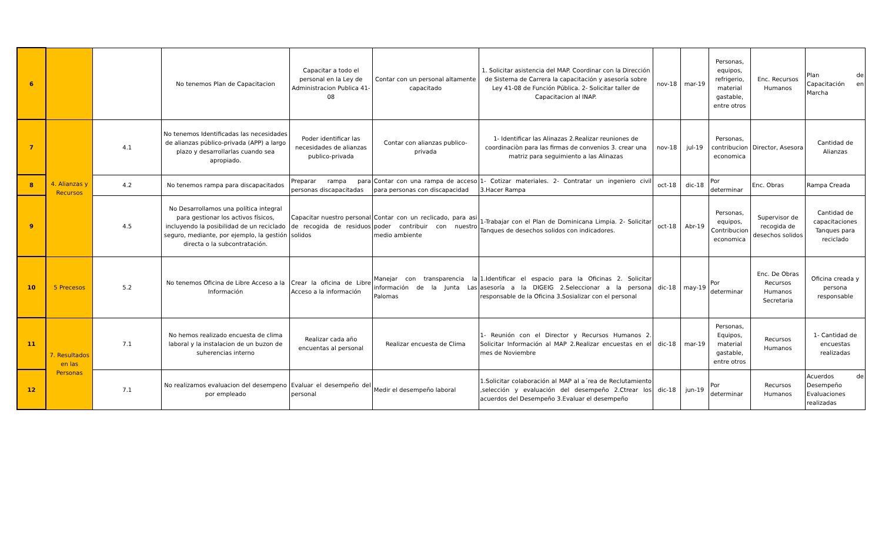| 6 | | | No tenemos Plan de Capacitacion | Capacitar a todo el personal en la Ley de Administracion Publica 41-08 | Contar con un personal altamente capacitado | 1. Solicitar asistencia del MAP. Coordinar con la Dirección de Sistema de Carrera la capacitación y asesoría sobre Ley 41-08 de Función Pública. 2- Solicitar taller de Capacitacion al INAP. | nov-18 | mar-19 | Personas, equipos, refrigerio, material gastable, entre otros | Enc. Recursos Humanos | Plan de Capacitación en Marcha |
| 7 | 4. Alianzas y Recursos | 4.1 | No tenemos Identificadas las necesidades de alianzas público-privada (APP) a largo plazo y desarrollarlas cuando sea apropiado. | Poder identificar las necesidades de alianzas publico-privada | Contar con alianzas publico-privada | 1- Identificar las Alinazas 2.Realizar reuniones de coordinaciòn para las firmas de convenios 3. crear una matriz para seguimiento a las Alinazas | nov-18 | jul-19 | Personas, contribucion economica | Director, Asesora | Cantidad de Alianzas |
| 8 | | 4.2 | No tenemos rampa para discapacitados | Preparar rampa para personas discapacitadas | Contar con una rampa de acceso para personas con discapacidad | 1- Cotizar materiales. 2- Contratar un ingeniero civil 3.Hacer Rampa | oct-18 | dic-18 | Por determinar | Enc. Obras | Rampa Creada |
| 9 | | 4.5 | No Desarrollamos una política integral para gestionar los activos físicos, incluyendo la posibilidad de un reciclado seguro, mediante, por ejemplo, la gestión directa o la subcontratación. | Capacitar nuestro personal de recogida de residuos solidos | Contar con un reclicado, para asi poder contribuir con nuestro medio ambiente | 1-Trabajar con el Plan de Dominicana Limpia. 2- Solicitar Tanques de desechos solidos con indicadores. | oct-18 | Abr-19 | Personas, equipos, Contribucion economica | Supervisor de recogida de desechos solidos | Cantidad de capacitaciones Tanques para reciclado |
| 10 | 5 Precesos | 5.2 | No tenemos Oficina de Libre Acceso a la Información | Crear la oficina de Libre Acceso a la información | Manejar con transparencia la información de la Junta Las Palomas | 1.Identificar el espacio para la Oficinas 2. Solicitar asesoría a la DIGEIG 2.Seleccionar a la persona responsable de la Oficina 3.Sosializar con el personal | dic-18 | may-19 | Por determinar | Enc. De Obras Recursos Humanos Secretaria | Oficina creada y persona responsable |
| 11 | 7. Resultados en las Personas | 7.1 | No hemos realizado encuesta de clima laboral y la instalacion de un buzon de suherencias interno | Realizar cada año encuentas al personal | Realizar encuesta de Clima | 1- Reunión con el Director y Recursos Humanos 2. Solicitar Información al MAP 2.Realizar encuestas en el mes de Noviembre | dic-18 | mar-19 | Personas, Equipos, material gastable, entre otros | Recursos Humanos | 1- Cantidad de encuestas realizadas |
| 12 | | 7.1 | No realizamos evaluacion del desempeno por empleado | Evaluar el desempeño del personal | Medir el desempeño laboral | 1.Solicitar colaboración al MAP al a´rea de Reclutamiento ,selección y evaluación del desempeño 2.Ctrear los acuerdos del Desempeño 3.Evaluar el desempeño | dic-18 | jun-19 | Por determinar | Recursos Humanos | Acuerdos de Desempeño Evaluaciones realizadas |